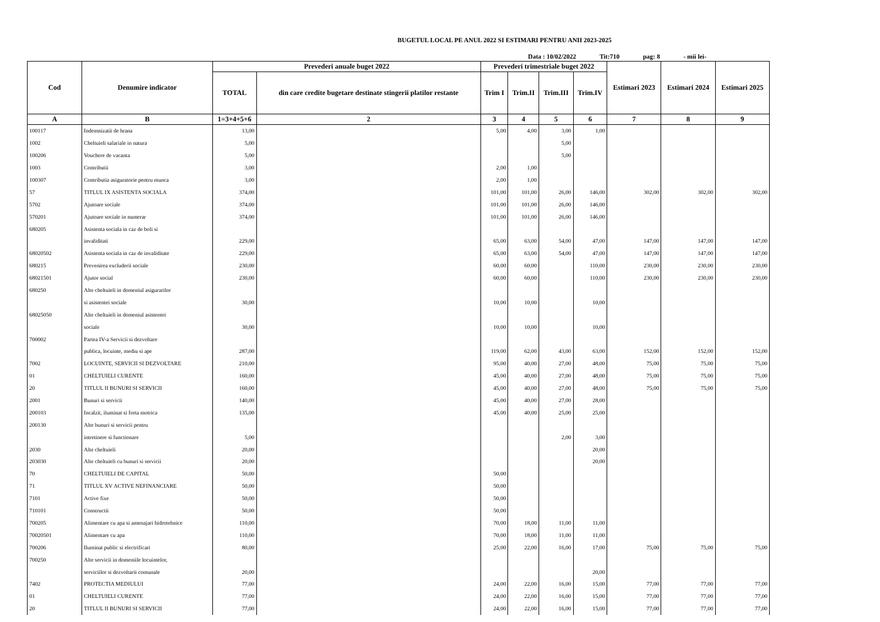BUGETUL LOCAL PE ANUL 2022 SI ESTIMARI PENTRU ANII 2023-2025
Data : 10/02/2022 Tit:710 pag: 8 - mii lei-
| Cod | Denumire indicator | Prevederi anuale buget 2022 | | Prevederi trimestriale buget 2022 | | | | Estimari 2023 | Estimari 2024 | Estimari 2025 |
| --- | --- | --- | --- | --- | --- | --- | --- | --- | --- | --- |
| | | TOTAL | din care credite bugetare destinate stingerii platilor restante | Trim I | Trim.II | Trim.III | Trim.IV | | | |
| A | B | 1=3+4+5+6 | 2 | 3 | 4 | 5 | 6 | 7 | 8 | 9 |
| 100117 | Indemnizatii de hrana | 13,00 | | 5,00 | 4,00 | 3,00 | 1,00 | | | |
| 1002 | Cheltuieli salariale in natura | 5,00 | | | | 5,00 | | | | |
| 100206 | Vouchere de vacanta | 5,00 | | | | 5,00 | | | | |
| 1003 | Contributii | 3,00 | | 2,00 | 1,00 | | | | | |
| 100307 | Contributia asiguratorie pentru munca | 3,00 | | 2,00 | 1,00 | | | | | |
| 57 | TITLUL IX ASISTENTA SOCIALA | 374,00 | | 101,00 | 101,00 | 26,00 | 146,00 | 302,00 | 302,00 | 302,00 |
| 5702 | Ajutoare sociale | 374,00 | | 101,00 | 101,00 | 26,00 | 146,00 | | | |
| 570201 | Ajutoare sociale in numerar | 374,00 | | 101,00 | 101,00 | 26,00 | 146,00 | | | |
| 680205 | Asistenta sociala in caz de boli si | | | | | | | | | |
| | invaliditati | 229,00 | | 65,00 | 63,00 | 54,00 | 47,00 | 147,00 | 147,00 | 147,00 |
| 68020502 | Asistenta sociala in caz de invaliditate | 229,00 | | 65,00 | 63,00 | 54,00 | 47,00 | 147,00 | 147,00 | 147,00 |
| 680215 | Prevenirea excluderii sociale | 230,00 | | 60,00 | 60,00 | | 110,00 | 230,00 | 230,00 | 230,00 |
| 68021501 | Ajutor social | 230,00 | | 60,00 | 60,00 | | 110,00 | 230,00 | 230,00 | 230,00 |
| 680250 | Alte cheltuieli in domeniul asigurarilor | | | | | | | | | |
| | si asistentei sociale | 30,00 | | 10,00 | 10,00 | | 10,00 | | | |
| 68025050 | Alte cheltuieli in domeniul asistentei | | | | | | | | | |
| | sociale | 30,00 | | 10,00 | 10,00 | | 10,00 | | | |
| 700002 | Partea IV-a Servicii si dezvoltare | | | | | | | | | |
| | publica, locuinte, mediu si ape | 287,00 | | 119,00 | 62,00 | 43,00 | 63,00 | 152,00 | 152,00 | 152,00 |
| 7002 | LOCUINTE, SERVICII SI DEZVOLTARE | 210,00 | | 95,00 | 40,00 | 27,00 | 48,00 | 75,00 | 75,00 | 75,00 |
| 01 | CHELTUIELI CURENTE | 160,00 | | 45,00 | 40,00 | 27,00 | 48,00 | 75,00 | 75,00 | 75,00 |
| 20 | TITLUL II BUNURI SI SERVICII | 160,00 | | 45,00 | 40,00 | 27,00 | 48,00 | 75,00 | 75,00 | 75,00 |
| 2001 | Bunuri si servicii | 140,00 | | 45,00 | 40,00 | 27,00 | 28,00 | | | |
| 200103 | Incalzit, iluminat si forta motrica | 135,00 | | 45,00 | 40,00 | 25,00 | 25,00 | | | |
| 200130 | Alte bunuri si servicii pentru | | | | | | | | | |
| | intretinere si functionare | 5,00 | | | | 2,00 | 3,00 | | | |
| 2030 | Alte cheltuieli | 20,00 | | | | | 20,00 | | | |
| 203030 | Alte cheltuieli cu bunuri si servicii | 20,00 | | | | | 20,00 | | | |
| 70 | CHELTUIELI DE CAPITAL | 50,00 | | 50,00 | | | | | | |
| 71 | TITLUL XV ACTIVE NEFINANCIARE | 50,00 | | 50,00 | | | | | | |
| 7101 | Active fixe | 50,00 | | 50,00 | | | | | | |
| 710101 | Constructii | 50,00 | | 50,00 | | | | | | |
| 700205 | Alimentare cu apa si amenajari hidrotehnice | 110,00 | | 70,00 | 18,00 | 11,00 | 11,00 | | | |
| 70020501 | Alimentare cu apa | 110,00 | | 70,00 | 18,00 | 11,00 | 11,00 | | | |
| 700206 | Iluminat public si electrificari | 80,00 | | 25,00 | 22,00 | 16,00 | 17,00 | 75,00 | 75,00 | 75,00 |
| 700250 | Alte servicii in domeniile locuintelor, | | | | | | | | | |
| | serviciilor si dezvoltarii comunale | 20,00 | | | | | 20,00 | | | |
| 7402 | PROTECTIA MEDIULUI | 77,00 | | 24,00 | 22,00 | 16,00 | 15,00 | 77,00 | 77,00 | 77,00 |
| 01 | CHELTUIELI CURENTE | 77,00 | | 24,00 | 22,00 | 16,00 | 15,00 | 77,00 | 77,00 | 77,00 |
| 20 | TITLUL II BUNURI SI SERVICII | 77,00 | | 24,00 | 22,00 | 16,00 | 15,00 | 77,00 | 77,00 | 77,00 |